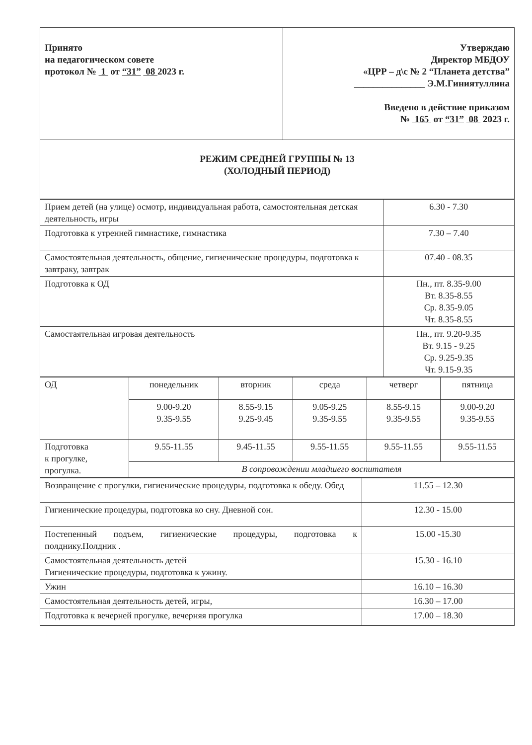| Принято на педагогическом совете протокол № 1 от “31” 08 2023 г. | Утверждаю Директор МБДОУ «ЦРР – д\с № 2 “Планета детства” _______________ Э.М.Гиниятуллина Введено в действие приказом № 165 от “31” 08 2023 г. |
| РЕЖИМ СРЕДНЕЙ ГРУППЫ № 13 (ХОЛОДНЫЙ ПЕРИОД) | |
| Прием детей (на улице) осмотр, индивидуальная работа, самостоятельная детская деятельность, игры | 6.30 - 7.30 |
| Подготовка к утренней гимнастике, гимнастика | 7.30 – 7.40 |
| Самостоятельная деятельность, общение, гигиенические процедуры, подготовка к завтраку, завтрак | 07.40 - 08.35 |
| Подготовка к ОД | Пн., пт. 8.35-9.00 Вт. 8.35-8.55 Ср. 8.35-9.05 Чт. 8.35-8.55 |
| Самостаятельная игровая деятельность | Пн., пт. 9.20-9.35 Вт. 9.15 - 9.25 Ср. 9.25-9.35 Чт. 9.15-9.35 |
| ОД | понедельник | вторник | среда | четверг | пятница |
| | 9.00-9.20 9.35-9.55 | 8.55-9.15 9.25-9.45 | 9.05-9.25 9.35-9.55 | 8.55-9.15 9.35-9.55 | 9.00-9.20 9.35-9.55 |
| Подготовка к прогулке, прогулка. | 9.55-11.55 | 9.45-11.55 | 9.55-11.55 | 9.55-11.55 | 9.55-11.55 |
| | В сопровождении младшего воспитателя | | | | |
| Возвращение с прогулки, гигиенические процедуры, подготовка к обеду. Обед | 11.55 – 12.30 |
| Гигиенические процедуры, подготовка ко сну. Дневной сон. | 12.30 - 15.00 |
| Постепенный подъем, гигиенические процедуры, подготовка к полднику.Полдник . | 15.00 -15.30 |
| Самостоятельная деятельность детей Гигиенические процедуры, подготовка к ужину. | 15.30 - 16.10 |
| Ужин | 16.10 – 16.30 |
| Самостоятельная деятельность детей, игры, | 16.30 – 17.00 |
| Подготовка к вечерней прогулке, вечерняя прогулка | 17.00 – 18.30 |